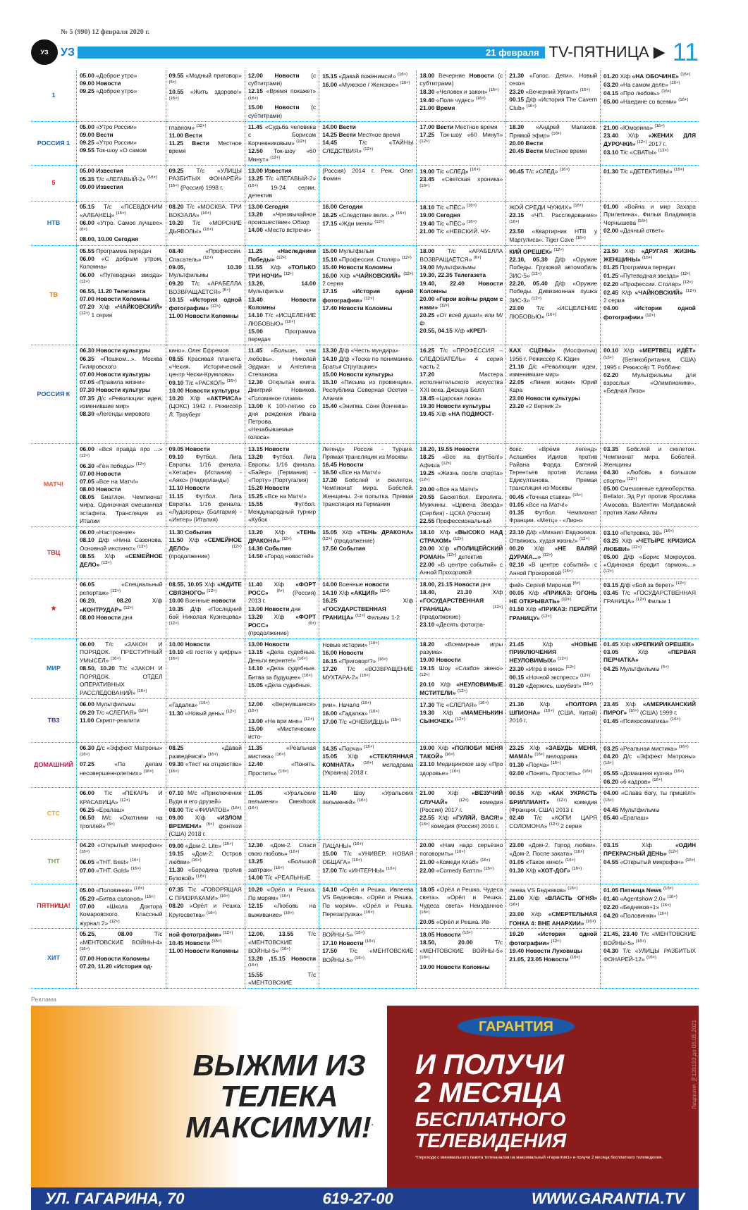УЗ
№ 5 (990) 12 февраля 2020 г.
УЗ
21 февраля
TV-ПЯТНИЦА ▶ 11
| 1 | 05.00 «Доброе утро» 09.00 Новости 09.25 «Доброе утро» | 09.55 «Модный приговор» <sup>(6+)</sup> 10.55 «Жить здорово!» <sup>(16+)</sup> | 12.00 Новости (с субтитрами) 12.15 «Время покажет» <sup>(16+)</sup> 15.00 Новости (с субтитрами) | 15.15 «Давай поженимся!» <sup>(16+)</sup> 16.00 «Мужское / Женское» <sup>(16+)</sup> | 18.00 Вечерние Новости (с субтитрами) 18.30 «Человек и закон» <sup>(16+)</sup> 19.40 «Поле чудес» <sup>(16+)</sup> 21.00 Время | 21.30 «Голос. Дети». Новый сезон 23.20 «Вечерний Ургант» <sup>(16+)</sup> 00.15 Д/ф «История The Cavern Club» <sup>(16+)</sup> | 01.20 Х/ф «НА ОБОЧИНЕ» <sup>(16+)</sup> 03.20 «На самом деле» <sup>(16+)</sup> 04.15 «Про любовь» <sup>(16+)</sup> 05.00 «Наедине со всеми» <sup>(16+)</sup> |
| РОССИЯ 1 | 05.00 «Утро России» 09.00 Вести 09.25 «Утро России» 09.55 Ток-шоу «О самом | главном» <sup>(12+)</sup> 11.00 Вести 11.25 Вести Местное время | 11.45 «Судьба человека с Борисом Корчевниковым» <sup>(12+)</sup> 12.50 Ток-шоу «60 Минут» <sup>(12+)</sup> | 14.00 Вести 14.25 Вести Местное время 14.45 Т/с «ТАЙНЫ СЛЕДСТВИЯ» <sup>(12+)</sup> | 17.00 Вести Местное время 17.25 Ток-шоу «60 Минут» <sup>(12+)</sup> | 18.30 «Андрей Малахов. Прямой эфир» <sup>(16+)</sup> 20.00 Вести 20.45 Вести Местное время | 21.00 «Юморина» <sup>(16+)</sup> 23.40 Х/ф «ЖЕНИХ ДЛЯ ДУРОЧКИ» <sup>(12+)</sup> 2017 г. 03.10 Т/с «СВАТЫ» <sup>(12+)</sup> |
| 5 | 05.00 Известия 05.35 Т/с «ЛЕГАВЫЙ-2» <sup>(16+)</sup> 09.00 Известия | 09.25 Т/с «УЛИЦЫ РАЗБИТЫХ ФОНАРЕЙ» <sup>(16+)</sup> (Россия) 1998 г. | 13.00 Известия 13.25 Т/с «ЛЕГАВЫЙ-2» <sup>(16+)</sup> 19-24 серии, детектив | (Россия) 2014 г. Реж. Олег Фомин | 19.00 Т/с «СЛЕД» <sup>(16+)</sup> 23.45 «Светская хроника» <sup>(16+)</sup> | 00.45 Т/с «СЛЕД» <sup>(16+)</sup> | 01.30 Т/с «ДЕТЕКТИВЫ» <sup>(16+)</sup> |
| НТВ | 05.15 Т/с «ПСЕВДОНИМ «АЛБАНЕЦ» <sup>(16+)</sup> 06.00 «Утро. Самое лучшее» <sup>(6+)</sup> 08.00, 10.00 Сегодня | 08.20 Т/с «МОСКВА. ТРИ ВОКЗАЛА» <sup>(16+)</sup> 10.20 Т/с «МОРСКИЕ ДЬЯВОЛЫ» <sup>(16+)</sup> | 13.00 Сегодня 13.20 «Чрезвычайное происшествие» Обзор 14.00 «Место встречи» | 16.00 Сегодня 16.25 «Следствие вели...» <sup>(16+)</sup> 17.15 «Жди меня» <sup>(12+)</sup> | 18.10 Т/с «ПЁС» <sup>(16+)</sup> 19.00 Сегодня 19.40 Т/с «ПЁС» <sup>(16+)</sup> 21.00 Т/с «НЕВСКИЙ. ЧУ- | ЖОЙ СРЕДИ ЧУЖИХ» <sup>(16+)</sup> 23.15 «ЧП. Расследование» <sup>(16+)</sup> 23.50 «Квартирник НТВ у Маргулиса». Tiger Cave <sup>(16+)</sup> | 01.00 «Война и мир Захара Прилепина». Фильм Владимира Чернышева <sup>(16+)</sup> 02.00 «Дачный ответ» |
| ТВ | 05.55 Программа передач 06.00 «С добрым утром, Коломна» 06.00 «Путеводная звезда» <sup>(12+)</sup> 06.55, 11.20 Телегазета 07.00 Новости Коломны 07.20 Х/ф «ЧАЙКОВСКИЙ» <sup>(12+)</sup> 1 серия | 08.40 «Профессии. Спасатель» <sup>(12+)</sup> 09.05, 10.30 Мультфильмы 09.20 Т/с «АРАБЕЛЛА ВОЗВРАЩАЕТСЯ» <sup>(6+)</sup> 10.15 «История одной фотографии» <sup>(12+)</sup> 11.00 Новости Коломны | 11.25 «Наследники Победы» <sup>(12+)</sup> 11.55 Х/ф «ТОЛЬКО ТРИ НОЧИ» <sup>(12+)</sup> 13.20, 14.00 Мультфильм 13.40 Новости Коломны 14.10 Т/с «ИСЦЕЛЕНИЕ ЛЮБОВЬЮ» <sup>(16+)</sup> 15.00 Программа передач | 15.00 Мультфильм 15.10 «Профессии. Столяр» <sup>(12+)</sup> 15.40 Новости Коломны 16.00 Х/ф «ЧАЙКОВСКИЙ» <sup>(12+)</sup> 2 серия 17.15 «История одной фотографии» <sup>(12+)</sup> 17.40 Новости Коломны | 18.00 Т/с «АРАБЕЛЛА ВОЗВРАЩАЕТСЯ» <sup>(6+)</sup> 19.00 Мультфильмы 19.30, 22.35 Телегазета 19.40, 22.40 Новости Коломны 20.00 «Герои войны рядом с нами» <sup>(12+)</sup> 20.25 «От всей души!» или М/ф 20.55, 04.15 Х/ф «КРЕП- | КИЙ ОРЕШЕК» <sup>(12+)</sup> 22.10, 05.30 Д/ф «Оружие Победы. Грузовой автомобиль ЗИС-5» <sup>(12+)</sup> 22.20, 05.40 Д/ф «Оружие Победы. Дивизионная пушка ЗИС-3» <sup>(12+)</sup> 23.00 Т/с «ИСЦЕЛЕНИЕ ЛЮБОВЬЮ» <sup>(16+)</sup> | 23.50 Х/ф «ДРУГАЯ ЖИЗНЬ ЖЕНЩИНЫ» <sup>(16+)</sup> 01.25 Программа передач 01.25 «Путеводная звезда» <sup>(12+)</sup> 02.20 «Профессии. Столяр» <sup>(12+)</sup> 02.45 Х/ф «ЧАЙКОВСКИЙ» <sup>(12+)</sup> 2 серия 04.00 «История одной фотографии» <sup>(12+)</sup> |
| РОССИЯ К | 06.30 Новости культуры 06.35 «Пешком...». Москва Гиляровского 07.00 Новости культуры 07.05 «Правила жизни» 07.30 Новости культуры 07.35 Д/с «Революции: идеи, изменившие мир» 08.30 «Легенды мирового | кино». Олег Ефремов 08.55 Красивая планета. «Чехия. Исторический центр Чески-Крумлова» 09.10 Т/с «РАСКОЛ» <sup>(16+)</sup> 10.00 Новости культуры 10.20 Х/ф «АКТРИСА» (ЦОКС) 1942 г. Режиссёр Л. Трауберг | 11.45 «Больше, чем любовь». Николай Эрдман и Ангелина Степанова 12.30 Открытая книга. Дмитрий Новиков. «Голомяное пламя» 13.00 К 100-летию со дня рождения Ивана Петрова. «Незабываемые голоса» | 13.30 Д/ф «Честь мундира» 14.10 Д/ф «Тоска по пониманию. Братья Стругацкие» 15.00 Новости культуры 15.10 «Письма из провинции». Республика Северная Осетия – Алания 15.40 «Энигма. Соня Йончева» | 16.25 Т/с «ПРОФЕССИЯ – СЛЕДОВАТЕЛЬ» 4 серия часть 2 17.20 Мастера исполнительского искусства XXI века. Джошуа Белл 18.45 «Царская ложа» 19.30 Новости культуры 19.45 Х/ф «НА ПОДМОСТ- | КАХ СЦЕНЫ» (Мосфильм) 1956 г. Режиссёр К. Юдин 21.10 Д/с «Революции: идеи, изменившие мир» 22.05 «Линия жизни» Юрий Кара 23.00 Новости культуры 23.20 «2 Верник 2» | 00.10 Х/ф «МЕРТВЕЦ ИДЁТ» <sup>(16+)</sup> (Великобритания, США) 1995 г. Режиссёр Т. Роббинс 02.20 Мультфильмы для взрослых «Олимпионики», «Бедная Лиза» |
| МАТЧ! | 06.00 «Вся правда про ...» <sup>(12+)</sup> 06.30 «Ген победы» <sup>(12+)</sup> 07.00 Новости 07.05 «Все на Матч!» 08.00 Новости 08.05 Биатлон. Чемпионат мира. Одиночная смешанная эстафета. Трансляция из Италии | 09.05 Новости 09.10 Футбол. Лига Европы. 1/16 финала. «Хетафе» (Испания) - «Аякс» (Нидерланды) 11.10 Новости 11.15 Футбол. Лига Европы. 1/16 финала. «Лудогорец» (Болгария) - «Интер» (Италия) | 13.15 Новости 13.20 Футбол. Лига Европы. 1/16 финала. «Байер» (Германия) - «Порту» (Португалия) 15.20 Новости 15.25 «Все на Матч!» 15.55 Футбол. Международный турнир «Кубок | Легенд» Россия - Турция. Прямая трансляция из Москвы 16.45 Новости 16.50 «Все на Матч!» 17.30 Бобслей и скелетон. Чемпионат мира. Бобслей. Женщины. 2-я попытка. Прямая трансляция из Германии | 18.20, 19.55 Новости 18.25 «Все на футбол!» Афиша <sup>(12+)</sup> 19.25 «Жизнь после спорта» <sup>(12+)</sup> 20.00 «Все на Матч!» 20.55 Баскетбол. Евролига. Мужчины. «Црвена Звезда» (Сербия) - ЦСКА (Россия) 22.55 Профессиональный | бокс. «Время легенд» Асламбек Идигов против Райана Форда. Евгений Терентьев против Ислама Едисултанова. Прямая трансляция из Москвы 00.45 «Точная ставка» <sup>(16+)</sup> 01.05 «Все на Матч!» 01.35 Футбол. Чемпионат Франции. «Метц» - «Лион» | 03.35 Бобслей и скелетон. Чемпионат мира. Бобслей. Женщины 04.30 «Любовь в большом спорте» <sup>(12+)</sup> 05.00 Смешанные единоборства. Bellator. Эд Рут против Ярослава Амосова. Валентин Молдавский против Хави Айялы |
| ТВЦ | 06.00 «Настроение» 08.10 Д/ф «Нина Сазонова. Основной инстинкт» <sup>(12+)</sup> 08.55 Х/ф «СЕМЕЙНОЕ ДЕЛО» <sup>(12+)</sup> | 11.30 События 11.50 Х/ф «СЕМЕЙНОЕ ДЕЛО» <sup>(12+)</sup> (продолжение) | 13.20 Х/ф «ТЕНЬ ДРАКОНА» <sup>(12+)</sup> 14.30 События 14.50 «Город новостей» | 15.05 Х/ф «ТЕНЬ ДРАКОНА» <sup>(12+)</sup> (продолжение) 17.50 События | 18.10 Х/ф «ВЫСОКО НАД СТРАХОМ» <sup>(12+)</sup> 20.00 Х/ф «ПОЛИЦЕЙСКИЙ РОМАН» <sup>(12+)</sup> детектив 22.00 «В центре событий» с Анной Прохоровой | 23.10 Д/ф «Михаил Евдокимов. Отвяжись, худая жизнь!» <sup>(12+)</sup> 00.20 Х/ф «НЕ ВАЛЯЙ ДУРАКА...» <sup>(12+)</sup> 02.10 «В центре событий» с Анной Прохоровой <sup>(16+)</sup> | 03.10 «Петровка, 38» <sup>(16+)</sup> 03.25 Х/ф «ЧЕТЫРЕ КРИЗИСА ЛЮБВИ» <sup>(12+)</sup> 05.00 Д/ф «Борис Мокроусов. «Одинокая бродит гармонь...» <sup>(12+)</sup> |
| ★ | 06.05 «Специальный репортаж» <sup>(12+)</sup> 06.20, 08.20 Х/ф «КОНТРУДАР» <sup>(12+)</sup> 08.00 Новости дня | 08.55, 10.05 Х/ф «ЖДИТЕ СВЯЗНОГО» <sup>(12+)</sup> 10.00 Военные новости 10.35 Д/ф «Последний бой Николая Кузнецова» <sup>(12+)</sup> | 11.40 Х/ф «ФОРТ РОСС» <sup>(6+)</sup> (Россия) 2013 г. 13.00 Новости дня 13.20 Х/ф «ФОРТ РОСС» <sup>(6+)</sup> (продолжение) | 14.00 Военные новости 14.10 Х/ф «АКЦИЯ» <sup>(12+)</sup> 16.25 Х/ф «ГОСУДАРСТВЕННАЯ ГРАНИЦА» <sup>(12+)</sup> Фильмы 1-2 | 18.00, 21.15 Новости дня 18.40, 21.30 Х/ф «ГОСУДАРСТВЕННАЯ ГРАНИЦА» <sup>(12+)</sup> (продолжение) 23.10 «Десять фотогра- | фий» Сергей Миронов <sup>(6+)</sup> 00.05 Х/ф «ПРИКАЗ: ОГОНЬ НЕ ОТКРЫВАТЬ» <sup>(12+)</sup> 01.50 Х/ф «ПРИКАЗ: ПЕРЕЙТИ ГРАНИЦУ» <sup>(12+)</sup> | 03.15 Д/ф «Бой за берет» <sup>(12+)</sup> 03.45 Т/с «ГОСУДАРСТВЕННАЯ ГРАНИЦА» <sup>(12+)</sup> Фильм 1 |
| МИР | 06.00 Т/с «ЗАКОН И ПОРЯДОК. ПРЕСТУПНЫЙ УМЫСЕЛ» <sup>(16+)</sup> 08.50, 10.20 Т/с «ЗАКОН И ПОРЯДОК. ОТДЕЛ ОПЕРАТИВНЫХ РАССЛЕДОВАНИЙ» <sup>(16+)</sup> | 10.00 Новости 10.10 «В гостях у цифры» <sup>(16+)</sup> | 13.00 Новости 13.15 «Дела судебные. Деньги верните!» <sup>(16+)</sup> 14.10 «Дела судебные. Битва за будущее» <sup>(16+)</sup> 15.05 «Дела судебные. | Новые истории» <sup>(16+)</sup> 16.00 Новости 16.15 «Приговор!?» <sup>(16+)</sup> 17.20 Т/с «ВОЗВРАЩЕНИЕ МУХТАРА-2» <sup>(16+)</sup> | 18.20 «Всемирные игры разума» 19.00 Новости 19.15 Шоу «Слабое звено» <sup>(12+)</sup> 20.10 Х/ф «НЕУЛОВИМЫЕ МСТИТЕЛИ» <sup>(12+)</sup> | 21.45 Х/ф «НОВЫЕ ПРИКЛЮЧЕНИЯ НЕУЛОВИМЫХ» <sup>(12+)</sup> 23.30 «Игра в кино» <sup>(12+)</sup> 00.15 «Ночной экспресс» <sup>(12+)</sup> 01.20 «Держись, шоубиз!» <sup>(16+)</sup> | 01.45 Х/ф «КРЕПКИЙ ОРЕШЕК» 03.05 Х/ф «ПЕРВАЯ ПЕРЧАТКА» 04.25 Мультфильмы <sup>(6+)</sup> |
| ТВ3 | 06.00 Мультфильмы 09.20 Т/с «СЛЕПАЯ» <sup>(16+)</sup> 11.00 Скрипт-реалити | «Гадалка» <sup>(16+)</sup> 11.30 «Новый день» <sup>(12+)</sup> | 12.00 «Вернувшиеся» <sup>(16+)</sup> 13.00 «Не ври мне» <sup>(12+)</sup> 15.00 «Мистические исто- | рии». Начало <sup>(16+)</sup> 16.00 «Гадалка» <sup>(16+)</sup> 17.00 Т/с «ОЧЕВИДЦЫ» <sup>(16+)</sup> | 17.30 Т/с «СЛЕПАЯ» <sup>(16+)</sup> 19.30 Х/ф «МАМЕНЬКИН СЫНОЧЕК» <sup>(12+)</sup> | 21.30 Х/ф «ПОЛТОРА ШПИОНА» <sup>(16+)</sup> (США, Китай) 2016 г. | 23.45 Х/ф «АМЕРИКАНСКИЙ ПИРОГ» <sup>(16+)</sup> (США) 1999 г. 01.45 «Психосоматика» <sup>(16+)</sup> |
| ДОМАШНИЙ | 06.30 Д/с «Эффект Матроны» <sup>(16+)</sup> 07.25 «По делам несовершеннолетних» <sup>(16+)</sup> | 08.25 «Давай разведёмся!» <sup>(16+)</sup> 09.30 «Тест на отцовство» <sup>(16+)</sup> | 11.35 «Реальная мистика» <sup>(16+)</sup> 12.40 «Понять. Простить» <sup>(16+)</sup> | 14.35 «Порча» <sup>(16+)</sup> 15.05 Х/ф «СТЕКЛЯННАЯ КОМНАТА» <sup>(16+)</sup> мелодрама (Украина) 2018 г. | 19.00 Х/ф «ПОЛЮБИ МЕНЯ ТАКОЙ» <sup>(16+)</sup> 23.10 Медицинское шоу «Про здоровье» <sup>(16+)</sup> | 23.25 Х/ф «ЗАБУДЬ МЕНЯ, МАМА!» <sup>(16+)</sup> мелодрама 01.30 «Порча» <sup>(16+)</sup> 02.00 «Понять. Простить» <sup>(16+)</sup> | 03.25 «Реальная мистика» <sup>(16+)</sup> 04.20 Д/с «Эффект Матроны» <sup>(16+)</sup> 05.55 «Домашняя кухня» <sup>(16+)</sup> 06.20 «6 кадров» <sup>(16+)</sup> |
| СТС | 06.00 Т/с «ПЕКАРЬ И КРАСАВИЦА» <sup>(12+)</sup> 06.25 «Ералаш» 06.50 М/с «Охотники на троллей» <sup>(6+)</sup> | 07.10 М/с «Приключения Вуди и его друзей» 08.00 Т/с «ФИЛАТОВ» <sup>(16+)</sup> 09.00 Х/ф «ИЗЛОМ ВРЕМЕНИ» <sup>(6+)</sup> фэнтези (США) 2018 г. | 11.05 «Уральские пельмени» Смехbook <sup>(16+)</sup> | 11.40 Шоу «Уральских пельменей» <sup>(16+)</sup> | 21.00 Х/ф «ВЕЗУЧИЙ СЛУЧАЙ» <sup>(12+)</sup> комедия (Россия) 2017 г. 22.55 Х/ф «ГУЛЯЙ, ВАСЯ!» <sup>(16+)</sup> комедия (Россия) 2016 г. | 00.55 Х/ф «КАК УКРАСТЬ БРИЛЛИАНТ» <sup>(12+)</sup> комедия (Франция, США) 2013 г. 02.40 Т/с «КОПИ ЦАРЯ СОЛОМОНА» <sup>(12+)</sup> 2 серия | 04.00 «Слава богу, ты пришёл!» <sup>(16+)</sup> 04.45 Мультфильмы 05.40 «Ералаш» |
| ТНТ | 04.20 «Открытый микрофон» <sup>(16+)</sup> 06.05 «ТНТ. Best» <sup>(16+)</sup> 07.00 «ТНТ. Gold» <sup>(16+)</sup> | 09.00 «Дом-2. Lite» <sup>(16+)</sup> 10.15 «Дом-2. Остров любви» <sup>(16+)</sup> 11.30 «Бородина против Бузовой» <sup>(16+)</sup> | 12.30 «Дом-2. Спаси свою любовь» <sup>(16+)</sup> 13.25 «Большой завтрак» <sup>(16+)</sup> 14.00 Т/с «РЕАЛЬНЫЕ | ПАЦАНЫ» <sup>(16+)</sup> 15.00 Т/с «УНИВЕР. НОВАЯ ОБЩАГА» <sup>(16+)</sup> 17.00 Т/с «ИНТЕРНЫ» <sup>(16+)</sup> | 20.00 «Нам надо серьёзно поговорить» <sup>(16+)</sup> 21.00 «Комеди Клаб» <sup>(16+)</sup> 22.00 «Comedy Баттл» <sup>(16+)</sup> | 23.00 «Дом-2. Город любви». «Дом-2. После заката» <sup>(16+)</sup> 01.05 «Такое кино!» <sup>(16+)</sup> 01.30 Х/ф «ХОТ-ДОГ» <sup>(18+)</sup> | 03.15 Х/ф «ОДИН ПРЕКРАСНЫЙ ДЕНЬ» <sup>(12+)</sup> 04.55 «Открытый микрофон» <sup>(16+)</sup> |
| ПЯТНИЦА! | 05.00 «Половинки» <sup>(16+)</sup> 05.20 «Битва салонов» <sup>(16+)</sup> 07.00 «Школа Доктора Комаровского. Классный журнал 2» <sup>(12+)</sup> | 07.35 Т/с «ГОВОРЯЩАЯ С ПРИЗРАКАМИ» <sup>(16+)</sup> 08.20 «Орёл и Решка. Кругосветка» <sup>(16+)</sup> | 10.20 «Орёл и Решка. По морям» <sup>(16+)</sup> 12.15 «Любовь на выживание» <sup>(16+)</sup> | 14.10 «Орёл и Решка. Ивлеева VS Бедняков». «Орёл и Решка. По морям». «Орёл и Решка. Перезагрузка» <sup>(16+)</sup> | 18.05 «Орёл и Решка. Чудеса света». «Орёл и Решка. Чудеса света» Неизданное <sup>(16+)</sup> 20.05 «Орёл и Решка. Ив- | леева VS Бедняков» <sup>(16+)</sup> 21.00 Х/ф «ВЛАСТЬ ОГНЯ» <sup>(16+)</sup> 23.00 Х/ф «СМЕРТЕЛЬНАЯ ГОНКА 4: ВНЕ АНАРХИИ» <sup>(16+)</sup> | 01.05 Пятница News <sup>(16+)</sup> 01.40 «Agentshow 2.0» <sup>(16+)</sup> 02.20 «Бедняков+1» <sup>(16+)</sup> 04.20 «Половинки» <sup>(16+)</sup> |
| ХИТ | 05.25, 08.00 Т/с «МЕНТОВСКИЕ ВОЙНЫ-4» <sup>(16+)</sup> 07.00 Новости Коломны 07.20, 11.20 «История од- | ной фотографии» <sup>(12+)</sup> 10.45 Новости <sup>(16+)</sup> 11.00 Новости Коломны | 12.00, 13.55 Т/с «МЕНТОВСКИЕ ВОЙНЫ-5» <sup>(16+)</sup> 13.20 ,15.15 Новости <sup>(16+)</sup> 15.55 Т/с «МЕНТОВСКИЕ | ВОЙНЫ-5» <sup>(16+)</sup> 17.10 Новости <sup>(16+)</sup> 17.50 Т/с «МЕНТОВСКИЕ ВОЙНЫ-5» <sup>(16+)</sup> | 18.05 Новости <sup>(16+)</sup> 18.50, 20.00 Т/с «МЕНТОВСКИЕ ВОЙНЫ-5» <sup>(16+)</sup> 19.00 Новости Коломны | 19.20 «История одной фотографии» <sup>(12+)</sup> 19.40 Новости Луховицы 21.05, 23.05 Новости <sup>(16+)</sup> | 21.45, 23.40 Т/с «МЕНТОВСКИЕ ВОЙНЫ-5» <sup>(16+)</sup> 04.30 Т/с «УЛИЦЫ РАЗБИТЫХ ФОНАРЕЙ-12» <sup>(16+)</sup> |
Реклама
ВЫЖМИ ИЗ
ТЕЛЕКА
МАКСИМУМ!<sup>*</sup>
ГАРАНТИЯ
И ПОЛУЧИ
2 МЕСЯЦА
БЕСПЛАТНОГО
ТЕЛЕВИДЕНИЯ
*Переходи с минимального пакета телеканалов на максимальный «Гарантия1» и получи 2 месяца бесплатного телевидения.
Лицензия №139193 до 06.05.2021
УЛ. ГАГАРИНА, 70 619-27-00 WWW.GARANTIA.TV